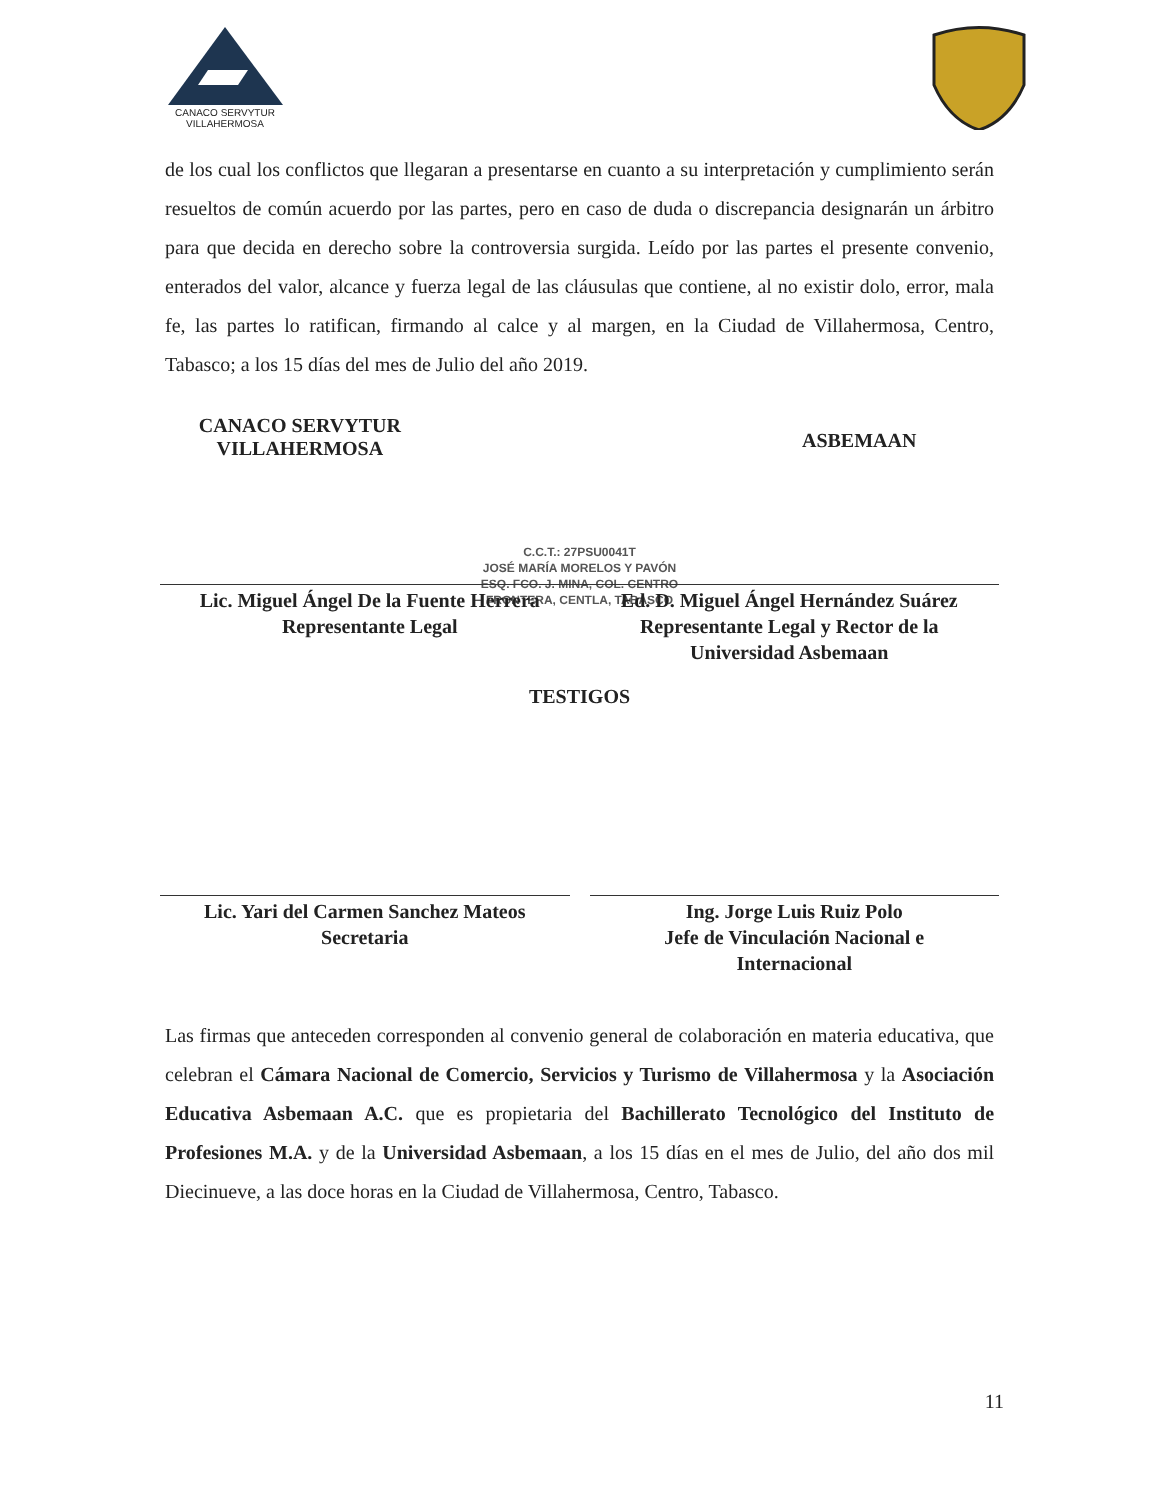CANACO SERVYTUR
VILLAHERMOSA
de los cual los conflictos que llegaran a presentarse en cuanto a su interpretación y cumplimiento serán resueltos de común acuerdo por las partes, pero en caso de duda o discrepancia designarán un árbitro para que decida en derecho sobre la controversia surgida. Leído por las partes el presente convenio, enterados del valor, alcance y fuerza legal de las cláusulas que contiene, al no existir dolo, error, mala fe, las partes lo ratifican, firmando al calce y al margen, en la Ciudad de Villahermosa, Centro, Tabasco; a los 15 días del mes de Julio del año 2019.
CANACO SERVYTUR
VILLAHERMOSA
C.C.T.: 27PSU0041T
JOSÉ MARÍA MORELOS Y PAVÓN
ESQ. FCO. J. MINA, COL. CENTRO
FRONTERA, CENTLA, TABASCO
ASBEMAAN
Lic. Miguel Ángel De la Fuente Herrera
Representante Legal
Ed. D. Miguel Ángel Hernández Suárez
Representante Legal y Rector de la
Universidad Asbemaan
TESTIGOS
Lic. Yari del Carmen Sanchez Mateos
Secretaria
Ing. Jorge Luis Ruiz Polo
Jefe de Vinculación Nacional e
Internacional
Las firmas que anteceden corresponden al convenio general de colaboración en materia educativa, que celebran el Cámara Nacional de Comercio, Servicios y Turismo de Villahermosa y la Asociación Educativa Asbemaan A.C. que es propietaria del Bachillerato Tecnológico del Instituto de Profesiones M.A. y de la Universidad Asbemaan, a los 15 días en el mes de Julio, del año dos mil Diecinueve, a las doce horas en la Ciudad de Villahermosa, Centro, Tabasco.
11